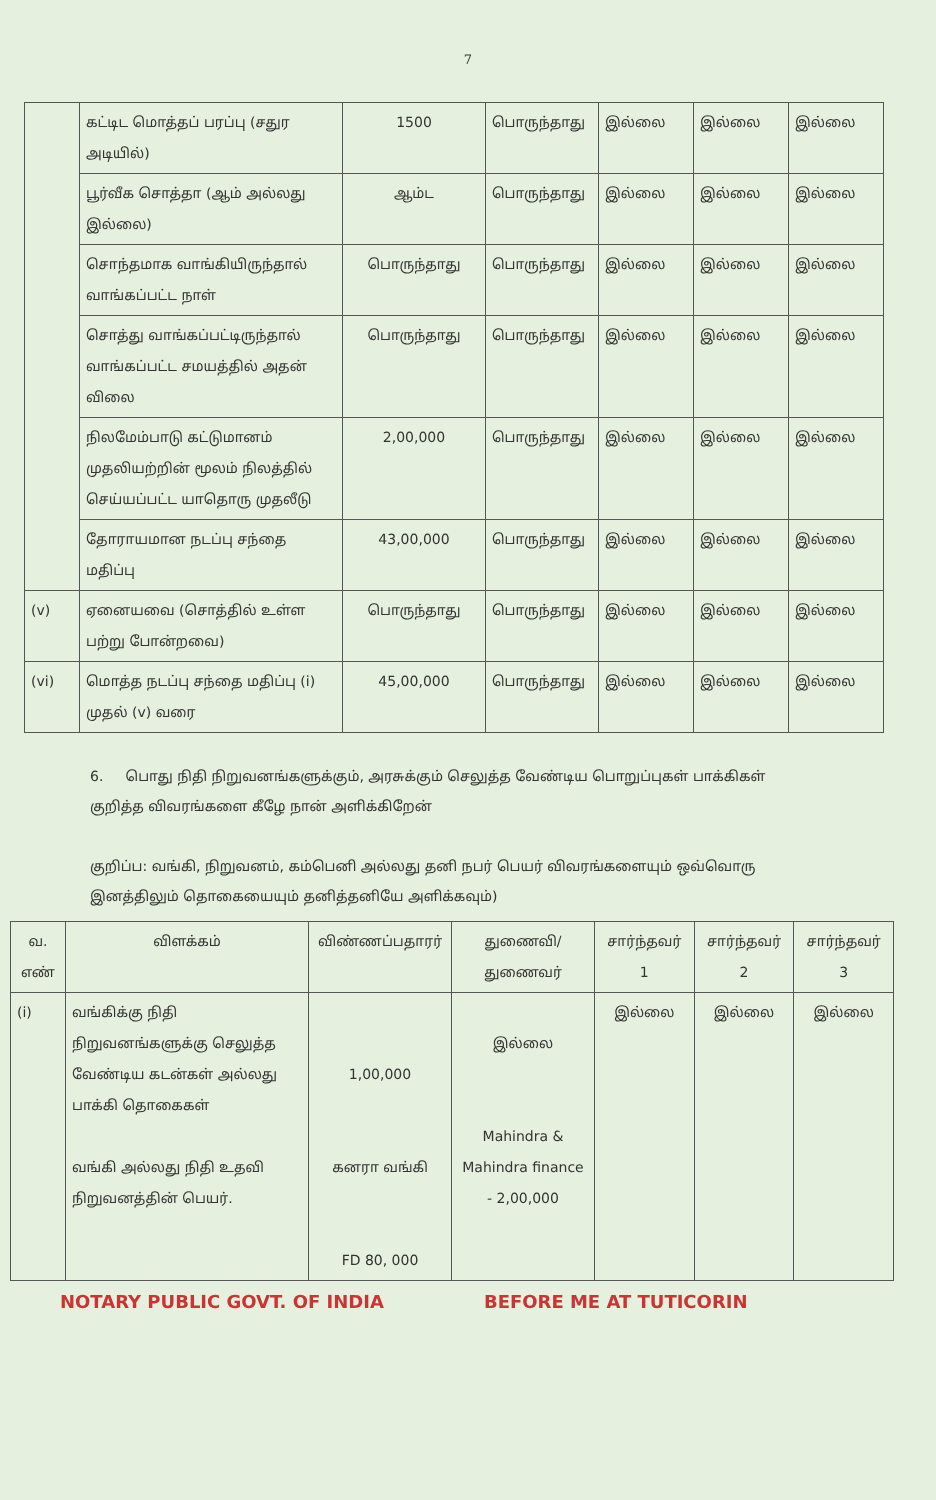7
| | கட்டிட மொத்தப் பரப்பு (சதுர அடியில்) | 1500 | பொருந்தாது | இல்லை | இல்லை | இல்லை |
| | பூர்வீக சொத்தா (ஆம் அல்லது இல்லை) | ஆம்ட | பொருந்தாது | இல்லை | இல்லை | இல்லை |
| | சொந்தமாக வாங்கியிருந்தால் வாங்கப்பட்ட நாள் | பொருந்தாது | பொருந்தாது | இல்லை | இல்லை | இல்லை |
| | சொத்து வாங்கப்பட்டிருந்தால் வாங்கப்பட்ட சமயத்தில் அதன் விலை | பொருந்தாது | பொருந்தாது | இல்லை | இல்லை | இல்லை |
| | நிலமேம்பாடு கட்டுமானம் முதலியற்றின் மூலம் நிலத்தில் செய்யப்பட்ட யாதொரு முதலீடு | 2,00,000 | பொருந்தாது | இல்லை | இல்லை | இல்லை |
| | தோராயமான நடப்பு சந்தை மதிப்பு | 43,00,000 | பொருந்தாது | இல்லை | இல்லை | இல்லை |
| (v) | ஏனையவை (சொத்தில் உள்ள பற்று போன்றவை) | பொருந்தாது | பொருந்தாது | இல்லை | இல்லை | இல்லை |
| (vi) | மொத்த நடப்பு சந்தை மதிப்பு (i) முதல் (v) வரை | 45,00,000 | பொருந்தாது | இல்லை | இல்லை | இல்லை |
6. பொது நிதி நிறுவனங்களுக்கும், அரசுக்கும் செலுத்த வேண்டிய பொறுப்புகள் பாக்கிகள் குறித்த விவரங்களை கீழே நான் அளிக்கிறேன்
குறிப்ப: வங்கி, நிறுவனம், கம்பெனி அல்லது தனி நபர் பெயர் விவரங்களையும் ஒவ்வொரு இனத்திலும் தொகையையும் தனித்தனியே அளிக்கவும்)
| வ. எண் | விளக்கம் | விண்ணப்பதாரர் | துணைவி/ துணைவர் | சார்ந்தவர் 1 | சார்ந்தவர் 2 | சார்ந்தவர் 3 |
| --- | --- | --- | --- | --- | --- | --- |
| (i) | வங்கிக்கு நிதி நிறுவனங்களுக்கு செலுத்த வேண்டிய கடன்கள் அல்லது பாக்கி தொகைகள் வங்கி அல்லது நிதி உதவி நிறுவனத்தின் பெயர். | 1,00,000 கனரா வங்கி FD 80, 000 | இல்லை Mahindra & Mahindra finance - 2,00,000 | இல்லை | இல்லை | இல்லை |
NOTARY PUBLIC GOVT. OF INDIA BEFORE ME AT TUTICORIN